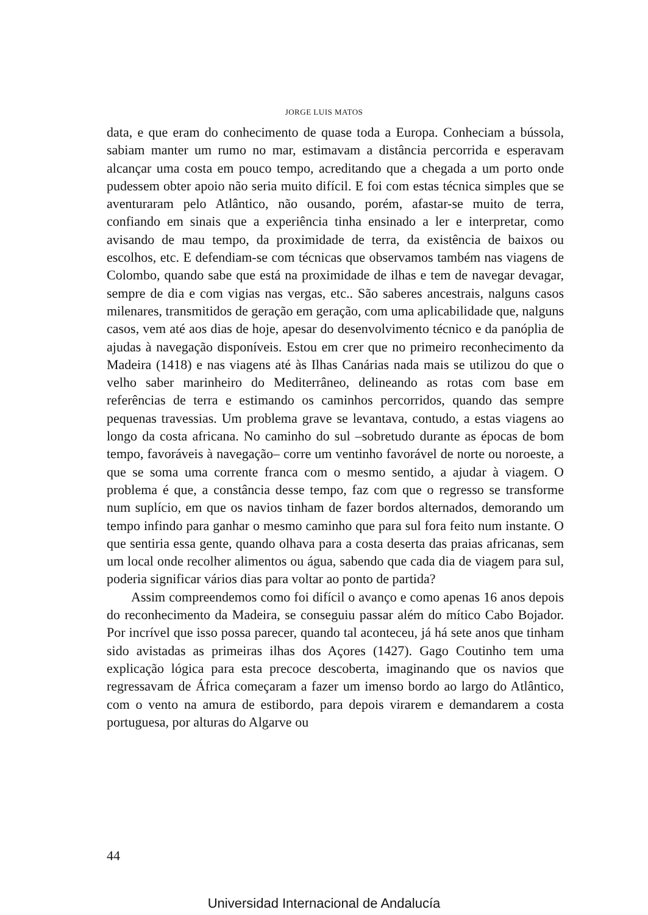JORGE LUIS MATOS
data, e que eram do conhecimento de quase toda a Europa. Conheciam a bússola, sabiam manter um rumo no mar, estimavam a distância percorrida e esperavam alcançar uma costa em pouco tempo, acreditando que a chegada a um porto onde pudessem obter apoio não seria muito difícil. E foi com estas técnica simples que se aventuraram pelo Atlântico, não ousando, porém, afastar-se muito de terra, confiando em sinais que a experiência tinha ensinado a ler e interpretar, como avisando de mau tempo, da proximidade de terra, da existência de baixos ou escolhos, etc. E defendiam-se com técnicas que observamos também nas viagens de Colombo, quando sabe que está na proximidade de ilhas e tem de navegar devagar, sempre de dia e com vigias nas vergas, etc.. São saberes ancestrais, nalguns casos milenares, transmitidos de geração em geração, com uma aplicabilidade que, nalguns casos, vem até aos dias de hoje, apesar do desenvolvimento técnico e da panóplia de ajudas à navegação disponíveis. Estou em crer que no primeiro reconhecimento da Madeira (1418) e nas viagens até às Ilhas Canárias nada mais se utilizou do que o velho saber marinheiro do Mediterrâneo, delineando as rotas com base em referências de terra e estimando os caminhos percorridos, quando das sempre pequenas travessias. Um problema grave se levantava, contudo, a estas viagens ao longo da costa africana. No caminho do sul –sobretudo durante as épocas de bom tempo, favoráveis à navegação– corre um ventinho favorável de norte ou noroeste, a que se soma uma corrente franca com o mesmo sentido, a ajudar à viagem. O problema é que, a constância desse tempo, faz com que o regresso se transforme num suplício, em que os navios tinham de fazer bordos alternados, demorando um tempo infindo para ganhar o mesmo caminho que para sul fora feito num instante. O que sentiria essa gente, quando olhava para a costa deserta das praias africanas, sem um local onde recolher alimentos ou água, sabendo que cada dia de viagem para sul, poderia significar vários dias para voltar ao ponto de partida?
Assim compreendemos como foi difícil o avanço e como apenas 16 anos depois do reconhecimento da Madeira, se conseguiu passar além do mítico Cabo Bojador. Por incrível que isso possa parecer, quando tal aconteceu, já há sete anos que tinham sido avistadas as primeiras ilhas dos Açores (1427). Gago Coutinho tem uma explicação lógica para esta precoce descoberta, imaginando que os navios que regressavam de África começaram a fazer um imenso bordo ao largo do Atlântico, com o vento na amura de estibordo, para depois virarem e demandarem a costa portuguesa, por alturas do Algarve ou
44
Universidad Internacional de Andalucía